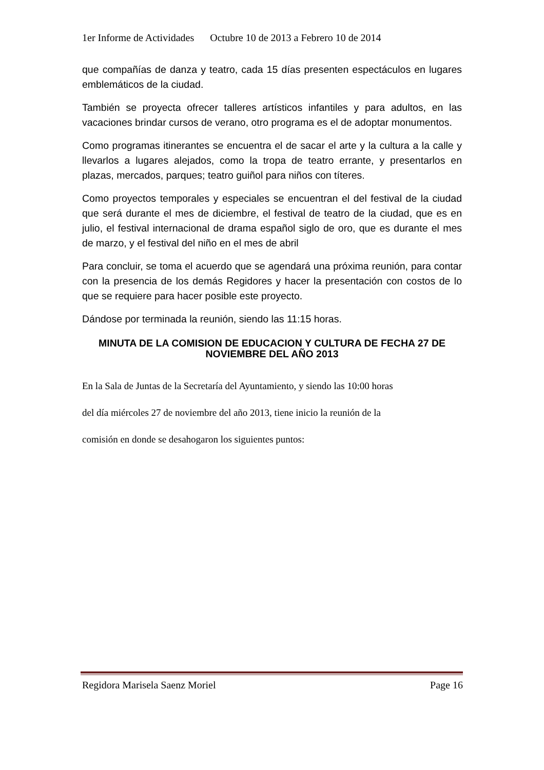1er Informe de Actividades Octubre 10 de 2013 a Febrero 10 de 2014
que compañías de danza y teatro, cada 15 días presenten espectáculos en lugares emblemáticos de la ciudad.
También se proyecta ofrecer talleres artísticos infantiles y para adultos, en las vacaciones brindar cursos de verano, otro programa es el de adoptar monumentos.
Como programas itinerantes se encuentra el de sacar el arte y la cultura a la calle y llevarlos a lugares alejados, como la tropa de teatro errante, y presentarlos en plazas, mercados, parques; teatro guiñol para niños con títeres.
Como proyectos temporales y especiales se encuentran el del festival de la ciudad que será durante el mes de diciembre, el festival de teatro de la ciudad, que es en julio, el festival internacional de drama español siglo de oro, que es durante el mes de marzo, y el festival del niño en el mes de abril
Para concluir, se toma el acuerdo que se agendará una próxima reunión, para contar con la presencia de los demás Regidores y hacer la presentación con costos de lo que se requiere para hacer posible este proyecto.
Dándose por terminada la reunión, siendo las 11:15 horas.
MINUTA DE LA COMISION DE EDUCACION Y CULTURA DE FECHA 27 DE NOVIEMBRE DEL AÑO 2013
En la Sala de Juntas de la Secretaría del Ayuntamiento, y siendo las 10:00 horas
del día miércoles 27 de noviembre del año 2013, tiene inicio la reunión de la
comisión en donde se desahogaron los siguientes puntos:
Regidora Marisela Saenz Moriel Page 16